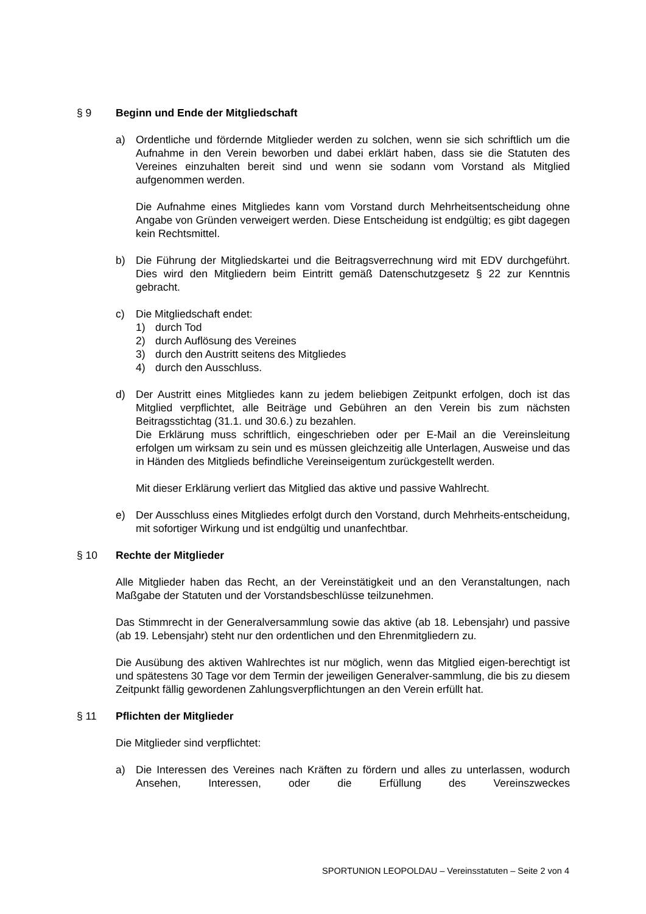§ 9 Beginn und Ende der Mitgliedschaft
a) Ordentliche und fördernde Mitglieder werden zu solchen, wenn sie sich schriftlich um die Aufnahme in den Verein beworben und dabei erklärt haben, dass sie die Statuten des Vereines einzuhalten bereit sind und wenn sie sodann vom Vorstand als Mitglied aufgenommen werden.
Die Aufnahme eines Mitgliedes kann vom Vorstand durch Mehrheitsentscheidung ohne Angabe von Gründen verweigert werden. Diese Entscheidung ist endgültig; es gibt dagegen kein Rechtsmittel.
b) Die Führung der Mitgliedskartei und die Beitragsverrechnung wird mit EDV durchgeführt. Dies wird den Mitgliedern beim Eintritt gemäß Datenschutzgesetz § 22 zur Kenntnis gebracht.
c) Die Mitgliedschaft endet:
1) durch Tod
2) durch Auflösung des Vereines
3) durch den Austritt seitens des Mitgliedes
4) durch den Ausschluss.
d) Der Austritt eines Mitgliedes kann zu jedem beliebigen Zeitpunkt erfolgen, doch ist das Mitglied verpflichtet, alle Beiträge und Gebühren an den Verein bis zum nächsten Beitragsstichtag (31.1. und 30.6.) zu bezahlen.
Die Erklärung muss schriftlich, eingeschrieben oder per E-Mail an die Vereinsleitung erfolgen um wirksam zu sein und es müssen gleichzeitig alle Unterlagen, Ausweise und das in Händen des Mitglieds befindliche Vereinseigentum zurückgestellt werden.
Mit dieser Erklärung verliert das Mitglied das aktive und passive Wahlrecht.
e) Der Ausschluss eines Mitgliedes erfolgt durch den Vorstand, durch Mehrheits-entscheidung, mit sofortiger Wirkung und ist endgültig und unanfechtbar.
§ 10 Rechte der Mitglieder
Alle Mitglieder haben das Recht, an der Vereinstätigkeit und an den Veranstaltungen, nach Maßgabe der Statuten und der Vorstandsbeschlüsse teilzunehmen.
Das Stimmrecht in der Generalversammlung sowie das aktive (ab 18. Lebensjahr) und passive (ab 19. Lebensjahr) steht nur den ordentlichen und den Ehrenmitgliedern zu.
Die Ausübung des aktiven Wahlrechtes ist nur möglich, wenn das Mitglied eigen-berechtigt ist und spätestens 30 Tage vor dem Termin der jeweiligen Generalver-sammlung, die bis zu diesem Zeitpunkt fällig gewordenen Zahlungsverpflichtungen an den Verein erfüllt hat.
§ 11 Pflichten der Mitglieder
Die Mitglieder sind verpflichtet:
a) Die Interessen des Vereines nach Kräften zu fördern und alles zu unterlassen, wodurch Ansehen, Interessen, oder die Erfüllung des Vereinszweckes
SPORTUNION LEOPOLDAU – Vereinsstatuten – Seite 2 von 4